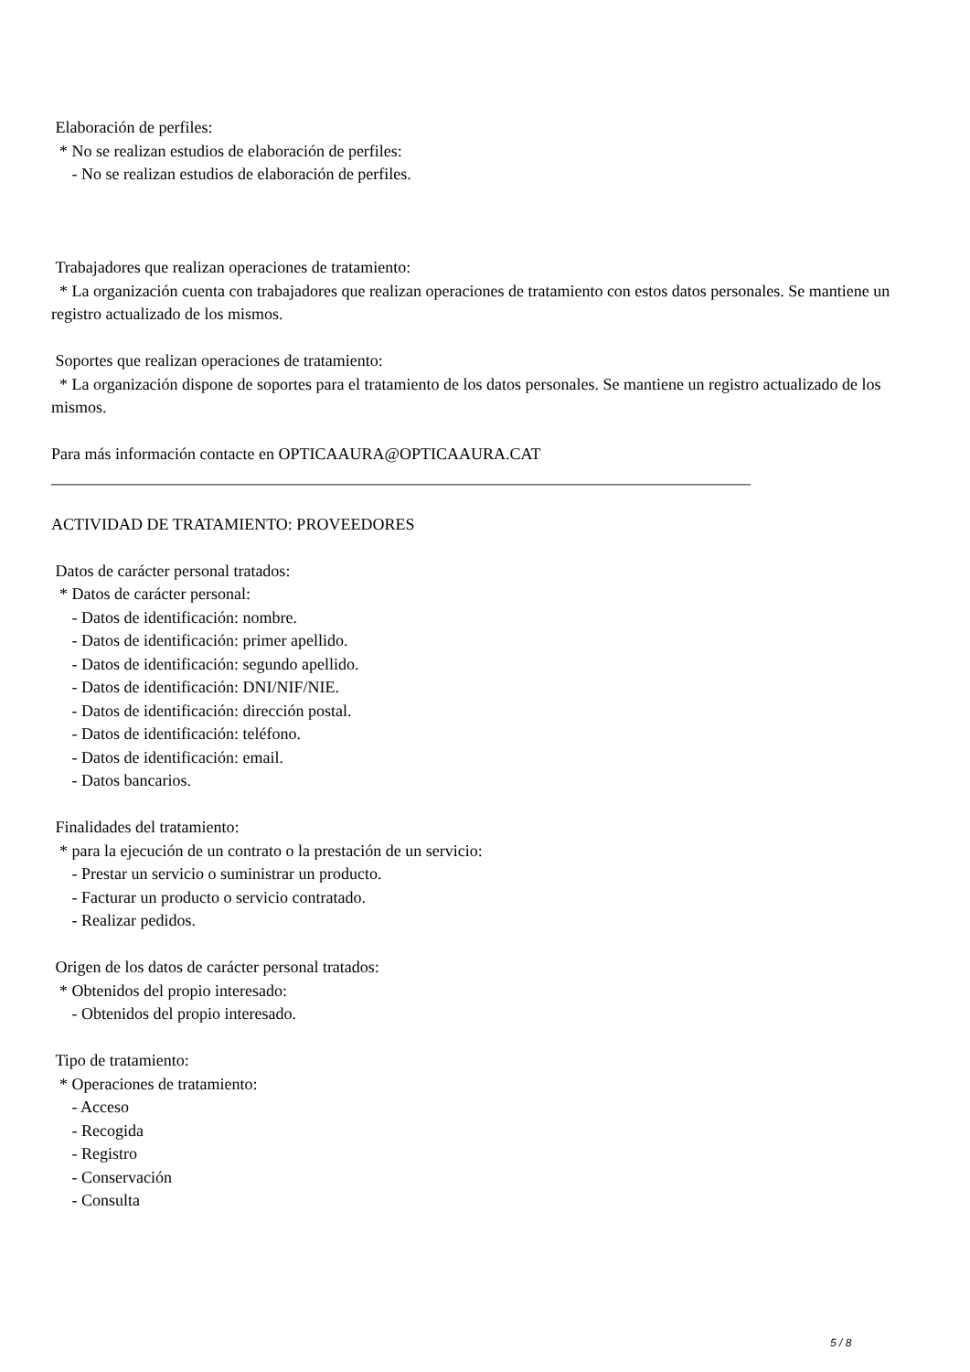Elaboración de perfiles:
* No se realizan estudios de elaboración de perfiles:
- No se realizan estudios de elaboración de perfiles.
Trabajadores que realizan operaciones de tratamiento:
* La organización cuenta con trabajadores que realizan operaciones de tratamiento con estos datos personales. Se mantiene un registro actualizado de los mismos.
Soportes que realizan operaciones de tratamiento:
* La organización dispone de soportes para el tratamiento de los datos personales. Se mantiene un registro actualizado de los mismos.
Para más información contacte en OPTICAAURA@OPTICAAURA.CAT
_____________________________________________________________________________________
ACTIVIDAD DE TRATAMIENTO: PROVEEDORES
Datos de carácter personal tratados:
* Datos de carácter personal:
- Datos de identificación: nombre.
- Datos de identificación: primer apellido.
- Datos de identificación: segundo apellido.
- Datos de identificación: DNI/NIF/NIE.
- Datos de identificación: dirección postal.
- Datos de identificación: teléfono.
- Datos de identificación: email.
- Datos bancarios.
Finalidades del tratamiento:
* para la ejecución de un contrato o la prestación de un servicio:
- Prestar un servicio o suministrar un producto.
- Facturar un producto o servicio contratado.
- Realizar pedidos.
Origen de los datos de carácter personal tratados:
* Obtenidos del propio interesado:
- Obtenidos del propio interesado.
Tipo de tratamiento:
* Operaciones de tratamiento:
- Acceso
- Recogida
- Registro
- Conservación
- Consulta
5 / 8